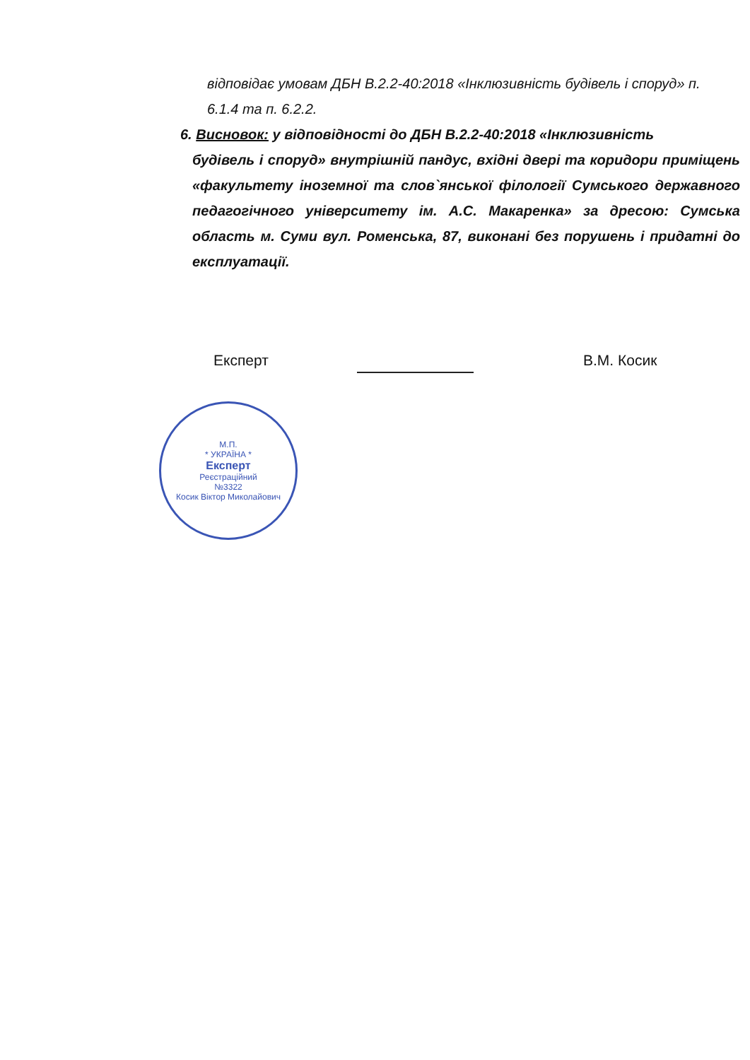відповідає умовам ДБН В.2.2-40:2018 «Інклюзивність будівель і споруд» п. 6.1.4 та п. 6.2.2.
6. Висновок: у відповідності до ДБН В.2.2-40:2018 «Інклюзивність
будівель і споруд» внутрішній пандус, вхідні двері та коридори приміщень «факультету іноземної та слов`янської філології Сумського державного педагогічного університету ім. А.С. Макаренка» за дресою: Сумська область м. Суми вул. Роменська, 87, виконані без порушень і придатні до експлуатації.
Експерт В.М. Косик
М.П.
* УКРАЇНА *
Експерт
Реєстраційний
№3322
Косик Віктор Миколайович